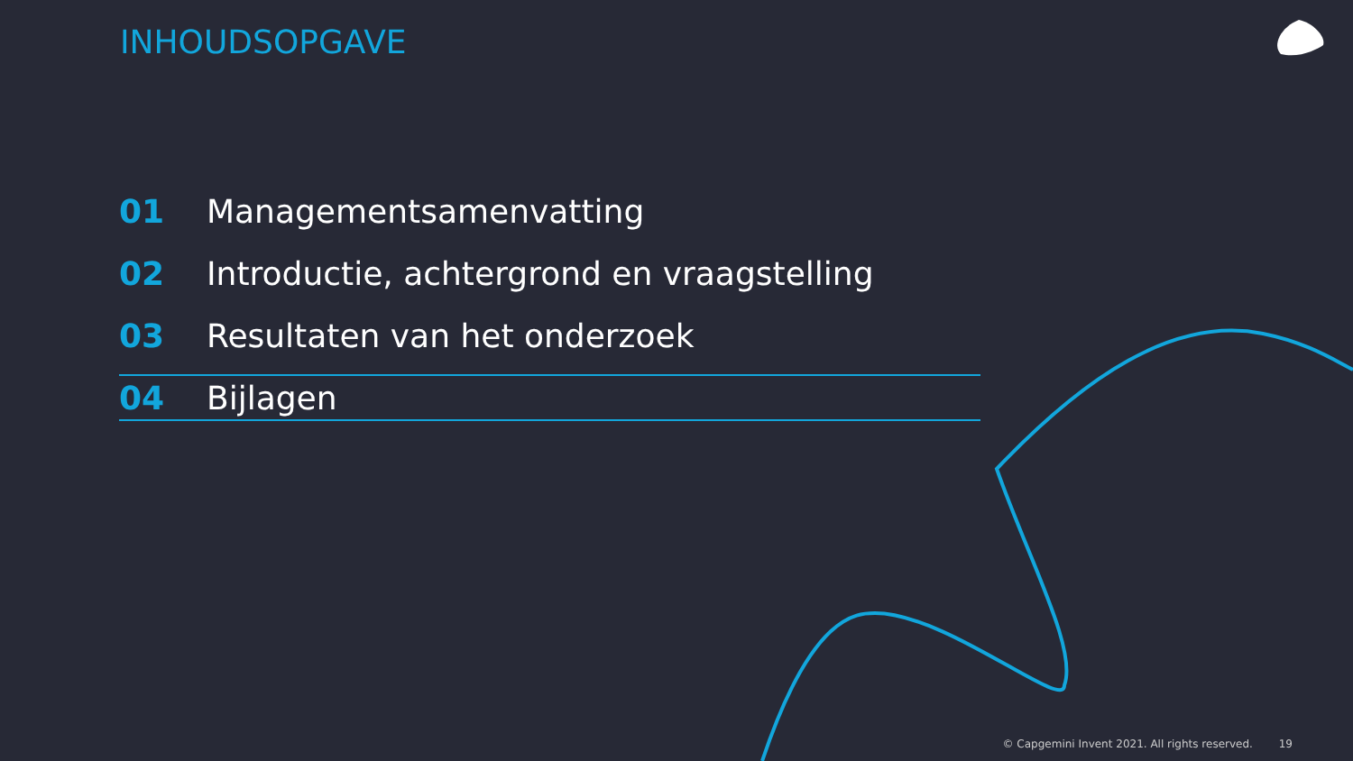INHOUDSOPGAVE
01 Managementsamenvatting
02 Introductie, achtergrond en vraagstelling
03 Resultaten van het onderzoek
04 Bijlagen
© Capgemini Invent 2021. All rights reserved. 19